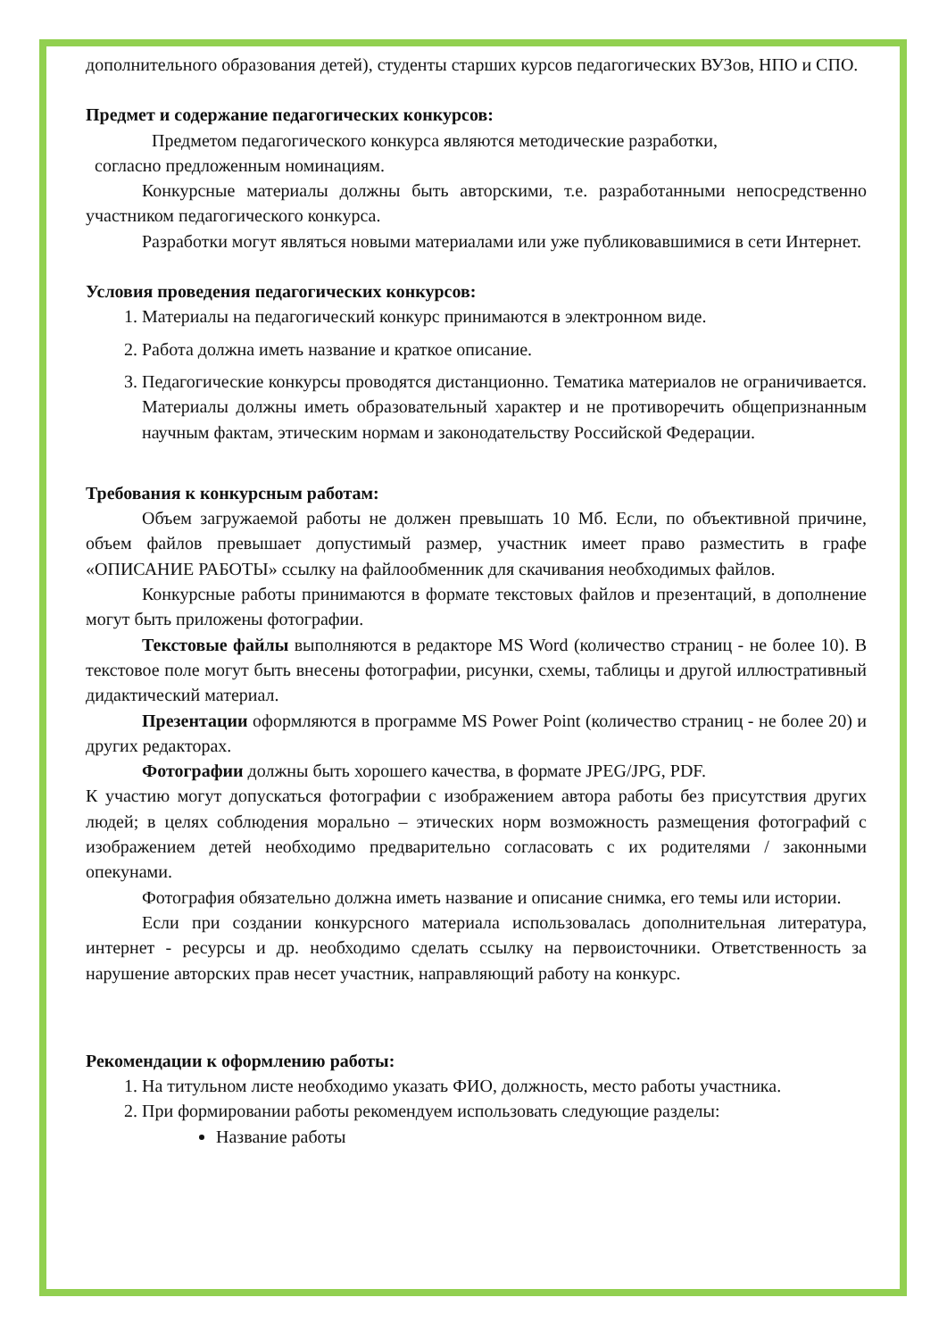дополнительного образования детей), студенты старших курсов педагогических ВУЗов, НПО и СПО.
Предмет и содержание педагогических конкурсов:
Предметом педагогического конкурса являются методические разработки,
согласно предложенным номинациям.
Конкурсные материалы должны быть авторскими, т.е. разработанными непосредственно участником педагогического конкурса.
Разработки могут являться новыми материалами или уже публиковавшимися в сети Интернет.
Условия проведения педагогических конкурсов:
1. Материалы на педагогический конкурс принимаются в электронном виде.
2. Работа должна иметь название и краткое описание.
3. Педагогические конкурсы проводятся дистанционно. Тематика материалов не ограничивается. Материалы должны иметь образовательный характер и не противоречить общепризнанным научным фактам, этическим нормам и законодательству Российской Федерации.
Требования к конкурсным работам:
Объем загружаемой работы не должен превышать 10 Мб. Если, по объективной причине, объем файлов превышает допустимый размер, участник имеет право разместить в графе «ОПИСАНИЕ РАБОТЫ» ссылку на файлообменник для скачивания необходимых файлов.
Конкурсные работы принимаются в формате текстовых файлов и презентаций, в дополнение могут быть приложены фотографии.
Текстовые файлы выполняются в редакторе MS Word (количество страниц - не более 10). В текстовое поле могут быть внесены фотографии, рисунки, схемы, таблицы и другой иллюстративный дидактический материал.
Презентации оформляются в программе MS Power Point (количество страниц - не более 20) и других редакторах.
Фотографии должны быть хорошего качества, в формате JPEG/JPG, PDF.
К участию могут допускаться фотографии с изображением автора работы без присутствия других людей; в целях соблюдения морально – этических норм возможность размещения фотографий с изображением детей необходимо предварительно согласовать с их родителями / законными опекунами.
Фотография обязательно должна иметь название и описание снимка, его темы или истории.
Если при создании конкурсного материала использовалась дополнительная литература, интернет - ресурсы и др. необходимо сделать ссылку на первоисточники. Ответственность за нарушение авторских прав несет участник, направляющий работу на конкурс.
Рекомендации к оформлению работы:
1. На титульном листе необходимо указать ФИО, должность, место работы участника.
2. При формировании работы рекомендуем использовать следующие разделы:
Название работы